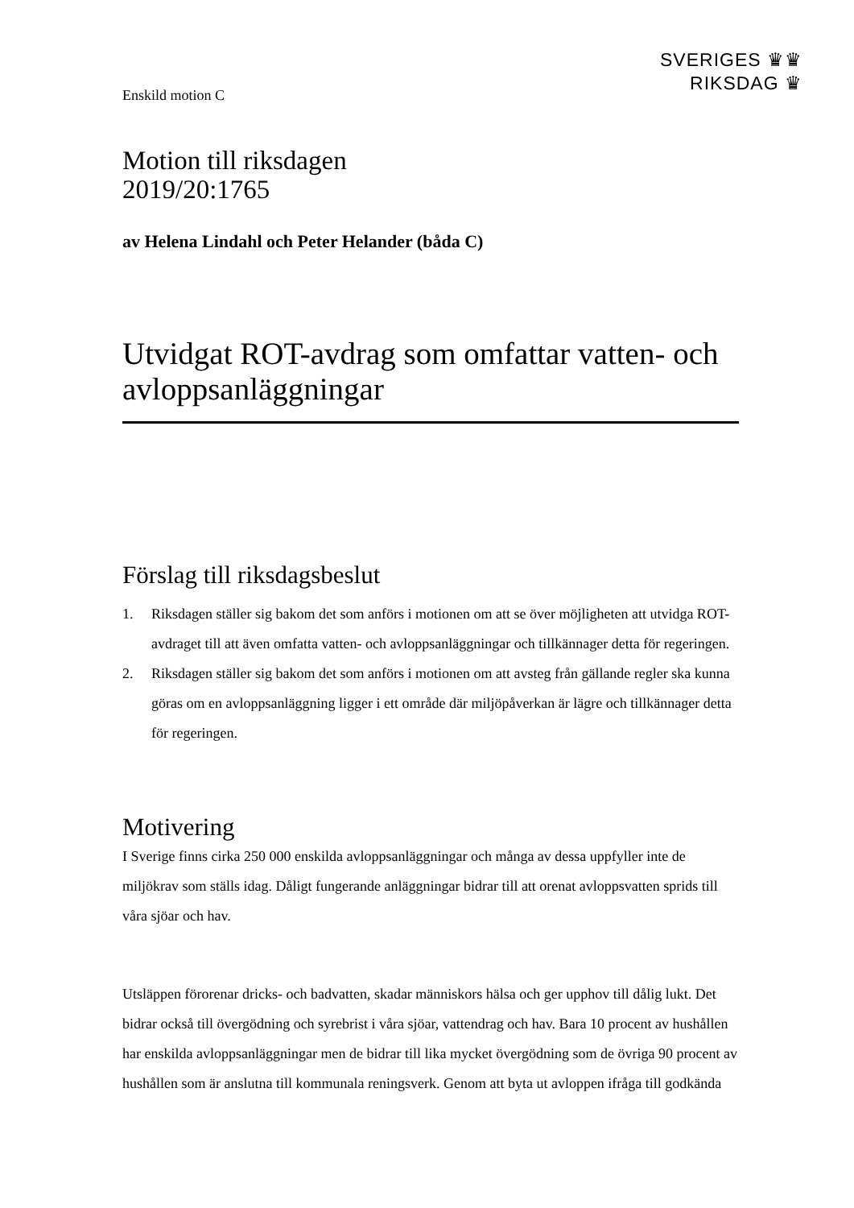SVERIGES ♛♛
RIKSDAG ♛
Enskild motion C
Motion till riksdagen
2019/20:1765
av Helena Lindahl och Peter Helander (båda C)
Utvidgat ROT-avdrag som omfattar vatten- och avloppsanläggningar
Förslag till riksdagsbeslut
1. Riksdagen ställer sig bakom det som anförs i motionen om att se över möjligheten att utvidga ROT-avdraget till att även omfatta vatten- och avloppsanläggningar och tillkännager detta för regeringen.
2. Riksdagen ställer sig bakom det som anförs i motionen om att avsteg från gällande regler ska kunna göras om en avloppsanläggning ligger i ett område där miljöpåverkan är lägre och tillkännager detta för regeringen.
Motivering
I Sverige finns cirka 250 000 enskilda avloppsanläggningar och många av dessa uppfyller inte de miljökrav som ställs idag. Dåligt fungerande anläggningar bidrar till att orenat avloppsvatten sprids till våra sjöar och hav.
Utsläppen förorenar dricks- och badvatten, skadar människors hälsa och ger upphov till dålig lukt. Det bidrar också till övergödning och syrebrist i våra sjöar, vattendrag och hav. Bara 10 procent av hushållen har enskilda avloppsanläggningar men de bidrar till lika mycket övergödning som de övriga 90 procent av hushållen som är anslutna till kommunala reningsverk. Genom att byta ut avloppen ifråga till godkända